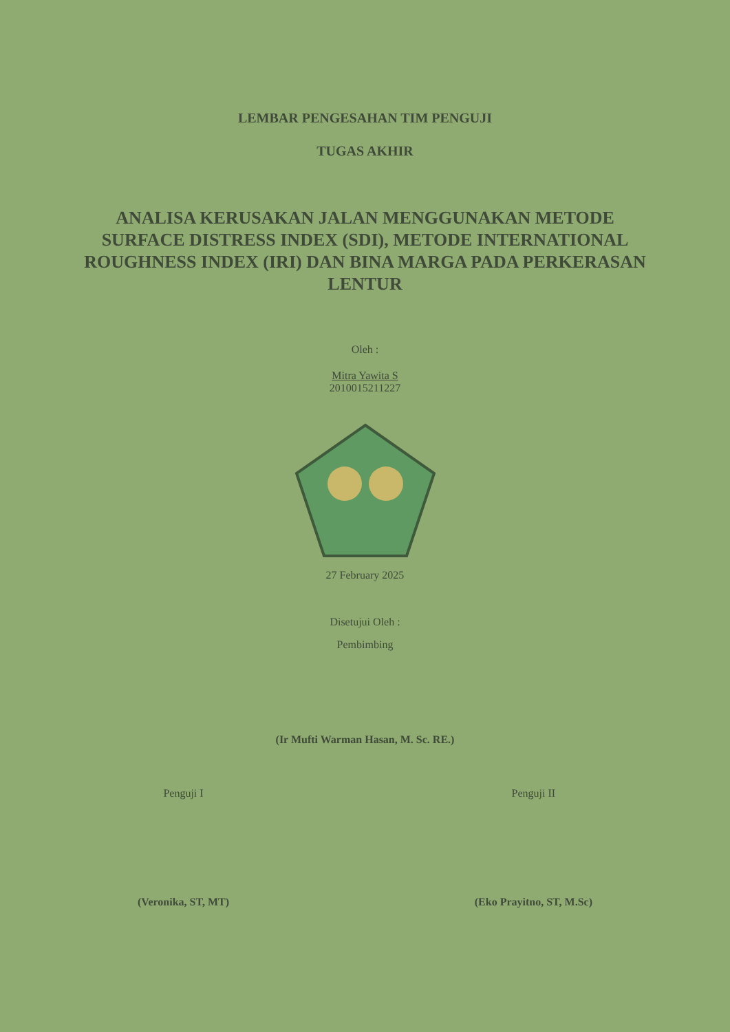LEMBAR PENGESAHAN TIM PENGUJI
TUGAS AKHIR
ANALISA KERUSAKAN JALAN MENGGUNAKAN METODE SURFACE DISTRESS INDEX (SDI), METODE INTERNATIONAL ROUGHNESS INDEX (IRI) DAN BINA MARGA PADA PERKERASAN LENTUR
Oleh :
Mitra Yawita S
2010015211227
27 February 2025
Disetujui Oleh :
Pembimbing
(Ir Mufti Warman Hasan, M. Sc. RE.)
Penguji I
(Veronika, ST, MT)
Penguji II
(Eko Prayitno, ST, M.Sc)